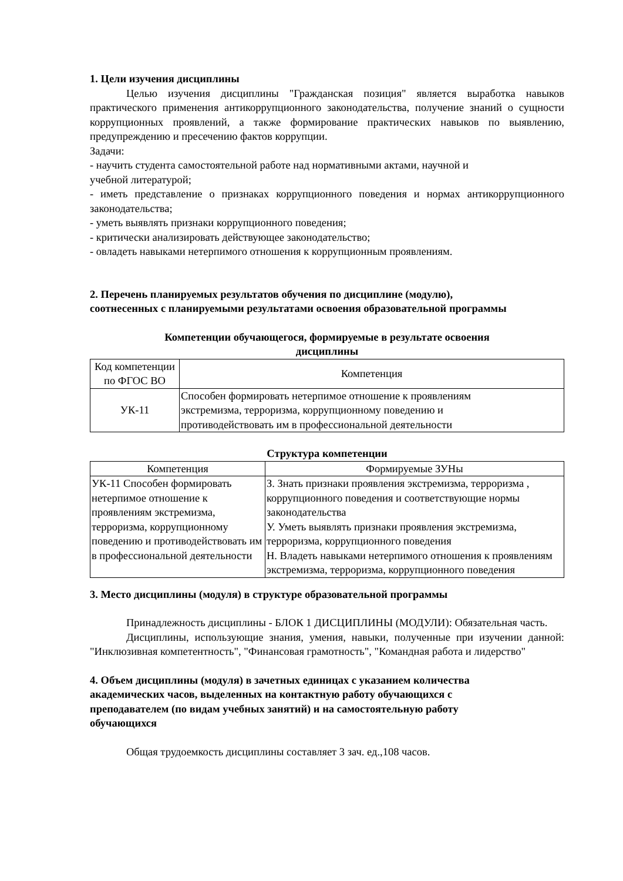1. Цели изучения дисциплины
Целью изучения дисциплины "Гражданская позиция" является выработка навыков практического применения антикоррупционного законодательства, получение знаний о сущности коррупционных проявлений, а также формирование практических навыков по выявлению, предупреждению и пресечению фактов коррупции.
Задачи:
- научить студента самостоятельной работе над нормативными актами, научной и
учебной литературой;
- иметь представление о признаках коррупционного поведения и нормах антикоррупционного законодательства;
- уметь выявлять признаки коррупционного поведения;
- критически анализировать действующее законодательство;
- овладеть навыками нетерпимого отношения к коррупционным проявлениям.
2. Перечень планируемых результатов обучения по дисциплине (модулю),
соотнесенных с планируемыми результатами освоения образовательной программы
Компетенции обучающегося, формируемые в результате освоения
дисциплины
| Код компетенции по ФГОС ВО | Компетенция |
| --- | --- |
| УК-11 | Способен формировать нетерпимое отношение к проявлениям экстремизма, терроризма, коррупционному поведению и противодействовать им в профессиональной деятельности |
Структура компетенции
| Компетенция | Формируемые ЗУНы |
| --- | --- |
| УК-11 Способен формировать нетерпимое отношение к проявлениям экстремизма, терроризма, коррупционному поведению и противодействовать им в профессиональной деятельности | З. Знать признаки проявления экстремизма, терроризма , коррупционного поведения и соответствующие нормы законодательства У. Уметь выявлять признаки проявления экстремизма, терроризма, коррупционного поведения Н. Владеть навыками нетерпимого отношения к проявлениям экстремизма, терроризма, коррупционного поведения |
3. Место дисциплины (модуля) в структуре образовательной программы
Принадлежность дисциплины - БЛОК 1 ДИСЦИПЛИНЫ (МОДУЛИ): Обязательная часть.
Дисциплины, использующие знания, умения, навыки, полученные при изучении данной: "Инклюзивная компетентность", "Финансовая грамотность", "Командная работа и лидерство"
4. Объем дисциплины (модуля) в зачетных единицах с указанием количества
академических часов, выделенных на контактную работу обучающихся с
преподавателем (по видам учебных занятий) и на самостоятельную работу
обучающихся
Общая трудоемкость дисциплины составляет 3 зач. ед.,108 часов.